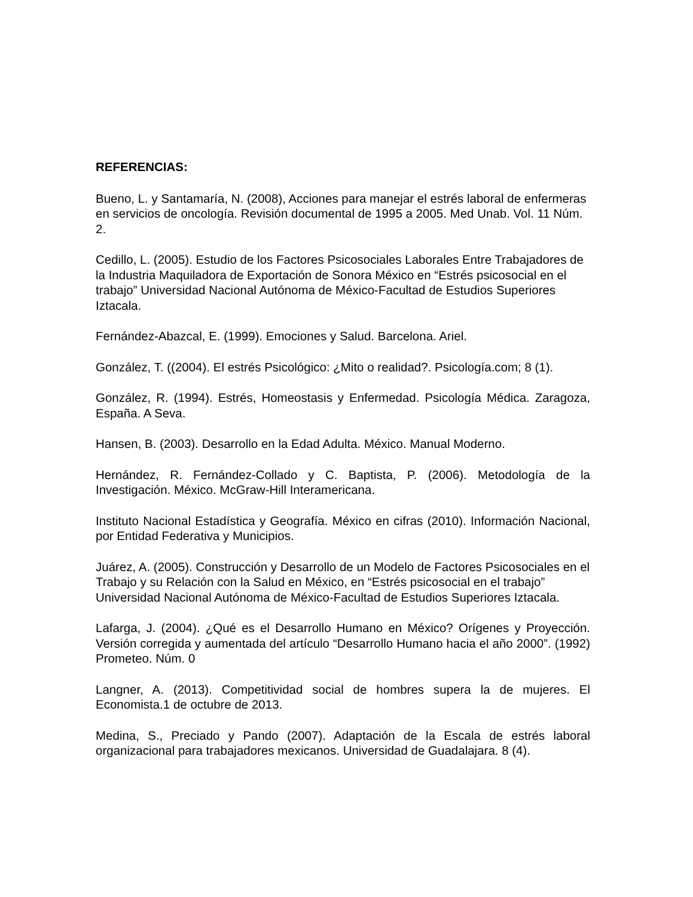REFERENCIAS:
Bueno, L. y Santamaría, N. (2008), Acciones para manejar el estrés laboral de enfermeras en servicios de oncología. Revisión documental de 1995 a 2005. Med Unab. Vol. 11 Núm. 2.
Cedillo, L. (2005). Estudio de los Factores Psicosociales Laborales Entre Trabajadores de la Industria Maquiladora de Exportación de Sonora México en “Estrés psicosocial en el trabajo” Universidad Nacional Autónoma de México-Facultad de Estudios Superiores Iztacala.
Fernández-Abazcal, E. (1999). Emociones y Salud. Barcelona. Ariel.
González, T. ((2004). El estrés Psicológico: ¿Mito o realidad?. Psicología.com; 8 (1).
González, R. (1994). Estrés, Homeostasis y Enfermedad. Psicología Médica. Zaragoza, España. A Seva.
Hansen, B. (2003). Desarrollo en la Edad Adulta. México. Manual Moderno.
Hernández, R. Fernández-Collado y C. Baptista, P. (2006). Metodología de la Investigación. México. McGraw-Hill Interamericana.
Instituto Nacional Estadística y Geografía. México en cifras (2010). Información Nacional, por Entidad Federativa y Municipios.
Juárez, A. (2005). Construcción y Desarrollo de un Modelo de Factores Psicosociales en el Trabajo y su Relación con la Salud en México, en “Estrés psicosocial en el trabajo” Universidad Nacional Autónoma de México-Facultad de Estudios Superiores Iztacala.
Lafarga, J. (2004). ¿Qué es el Desarrollo Humano en México? Orígenes y Proyección. Versión corregida y aumentada del artículo “Desarrollo Humano hacia el año 2000”. (1992) Prometeo. Núm. 0
Langner, A. (2013). Competitividad social de hombres supera la de mujeres. El Economista.1 de octubre de 2013.
Medina, S., Preciado y Pando (2007). Adaptación de la Escala de estrés laboral organizacional para trabajadores mexicanos. Universidad de Guadalajara. 8 (4).